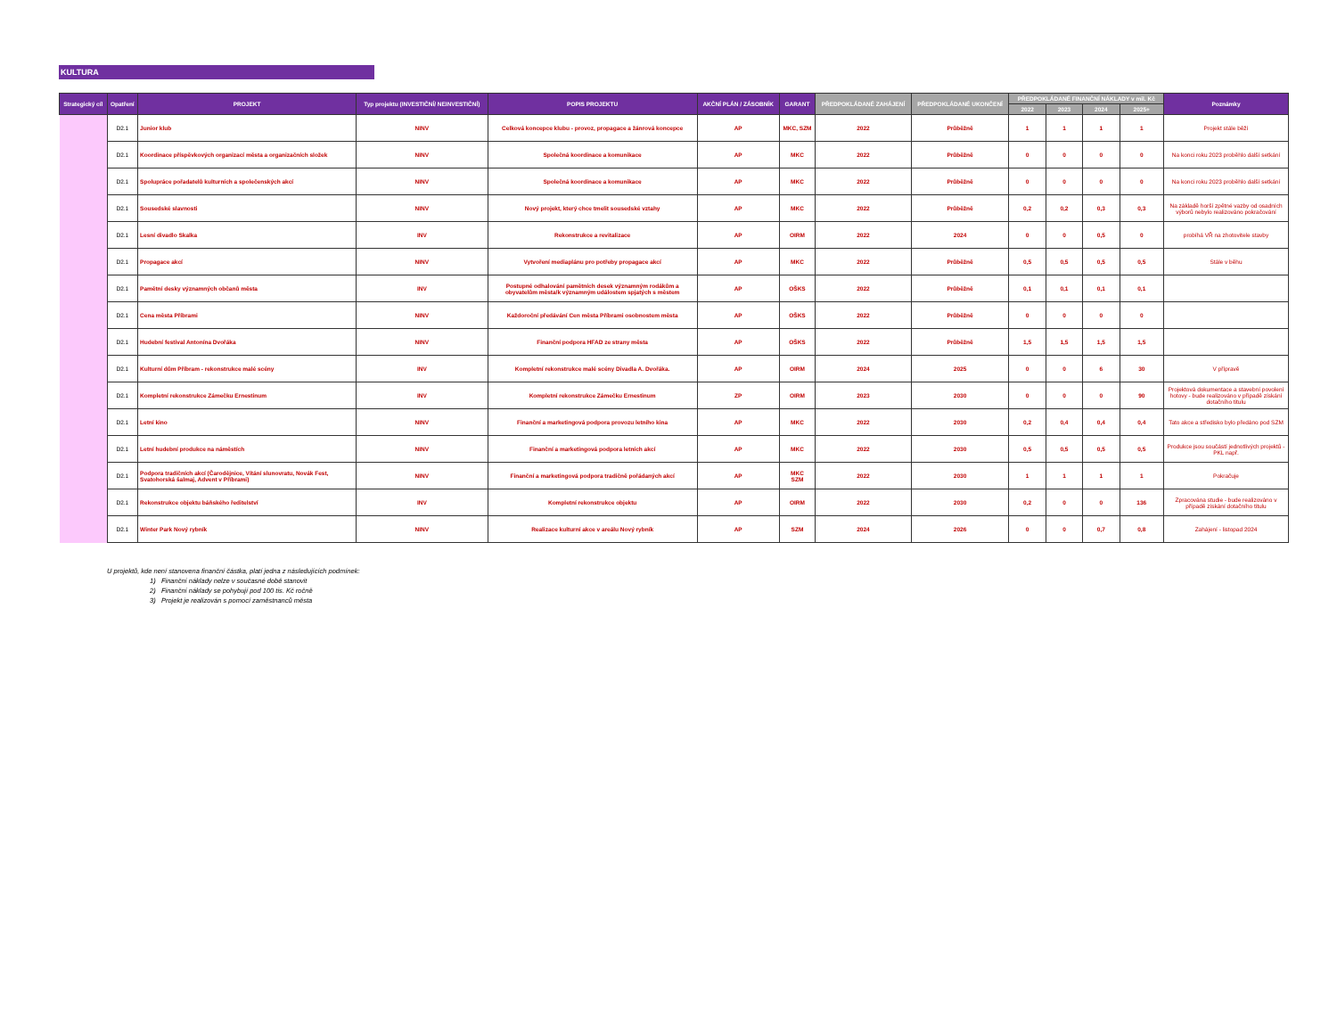KULTURA
| Strategický cíl | Opatření | PROJEKT | Typ projektu (INVESTIČNÍ/ NEINVESTIČNÍ) | POPIS PROJEKTU | AKČNÍ PLÁN / ZÁSOBNÍK | GARANT | PŘEDPOKLÁDANÉ ZAHÁJENÍ | PŘEDPOKLÁDANÉ UKONČENÍ | PŘEDPOKLÁDANÉ FINANČNÍ NÁKLADY v mil. Kč | | | | Poznámky |
| --- | --- | --- | --- | --- | --- | --- | --- | --- | --- | --- | --- | --- | --- |
| | | | | | | | | | 2022 | 2023 | 2024 | 2025+ | |
| | D2.1 | Junior klub | NINV | Celková koncepce klubu - provoz, propagace a žánrová koncepce | AP | MKC, SZM | 2022 | Průběžně | 1 | 1 | 1 | 1 | Projekt stále běží |
| | D2.1 | Koordinace příspěvkových organizací města a organizačních složek | NINV | Společná koordinace a komunikace | AP | MKC | 2022 | Průběžně | 0 | 0 | 0 | 0 | Na konci roku 2023 proběhlo další setkání |
| | D2.1 | Spolupráce pořadatelů kulturních a společenských akcí | NINV | Společná koordinace a komunikace | AP | MKC | 2022 | Průběžně | 0 | 0 | 0 | 0 | Na konci roku 2023 proběhlo další setkání |
| | D2.1 | Sousedské slavnosti | NINV | Nový projekt, který chce tmelit sousedské vztahy | AP | MKC | 2022 | Průběžně | 0,2 | 0,2 | 0,3 | 0,3 | Na základě horší zpětné vazby od osadních výborů nebylo realizováno pokračování |
| | D2.1 | Lesní divadlo Skalka | INV | Rekonstrukce a revitalizace | AP | OIRM | 2022 | 2024 | 0 | 0 | 0,5 | 0 | probíhá VŘ na zhotovitele stavby |
| | D2.1 | Propagace akcí | NINV | Vytvoření mediaplánu pro potřeby propagace akcí | AP | MKC | 2022 | Průběžně | 0,5 | 0,5 | 0,5 | 0,5 | Stále v běhu |
| | D2.1 | Pamětní desky významných občanů města | INV | Postupné odhalování pamětních desek významným rodákům a obyvatelům města/k významným událostem spjatých s městem | AP | OŠKS | 2022 | Průběžně | 0,1 | 0,1 | 0,1 | 0,1 | |
| | D2.1 | Cena města Příbrami | NINV | Každoroční předávání Cen města Příbrami osobnostem města | AP | OŠKS | 2022 | Průběžně | 0 | 0 | 0 | 0 | |
| | D2.1 | Hudební festival Antonína Dvořáka | NINV | Finanční podpora HFAD ze strany města | AP | OŠKS | 2022 | Průběžně | 1,5 | 1,5 | 1,5 | 1,5 | |
| | D2.1 | Kulturní dům Příbram - rekonstrukce malé scény | INV | Kompletní rekonstrukce malé scény Divadla A. Dvořáka. | AP | OIRM | 2024 | 2025 | 0 | 0 | 6 | 30 | V přípravě |
| | D2.1 | Kompletní rekonstrukce Zámečku Ernestinum | INV | Kompletní rekonstrukce Zámečku Ernestinum | ZP | OIRM | 2023 | 2030 | 0 | 0 | 0 | 90 | Projektová dokumentace a stavební povolení hotovy - bude realizováno v případě získání dotačního titulu |
| | D2.1 | Letní kino | NINV | Finanční a marketingová podpora provozu letního kina | AP | MKC | 2022 | 2030 | 0,2 | 0,4 | 0,4 | 0,4 | Tato akce a středisko bylo předáno pod SZM |
| | D2.1 | Letní hudební produkce na náměstích | NINV | Finanční a marketingová podpora letních akcí | AP | MKC | 2022 | 2030 | 0,5 | 0,5 | 0,5 | 0,5 | Produkce jsou součástí jednotlivých projektů - PKL např. |
| | D2.1 | Podpora tradičních akcí (Čarodějnice, Vítání slunovratu, Novák Fest, Svatohorská šalmaj, Advent v Příbrami) | NINV | Finanční a marketingová podpora tradičně pořádaných akcí | AP | MKC SZM | 2022 | 2030 | 1 | 1 | 1 | 1 | Pokračuje |
| | D2.1 | Rekonstrukce objektu báňského ředitelství | INV | Kompletní rekonstrukce objektu | AP | OIRM | 2022 | 2030 | 0,2 | 0 | 0 | 136 | Zpracována studie - bude realizováno v případě získání dotačního titulu |
| | D2.1 | Winter Park Nový rybník | NINV | Realizace kulturní akce v areálu Nový rybník | AP | SZM | 2024 | 2026 | 0 | 0 | 0,7 | 0,8 | Zahájení - listopad 2024 |
U projektů, kde není stanovena finanční částka, platí jedna z následujících podmínek:
1) Finanční náklady nelze v současné době stanovit
2) Finanční náklady se pohybují pod 100 tis. Kč ročně
3) Projekt je realizován s pomocí zaměstnanců města